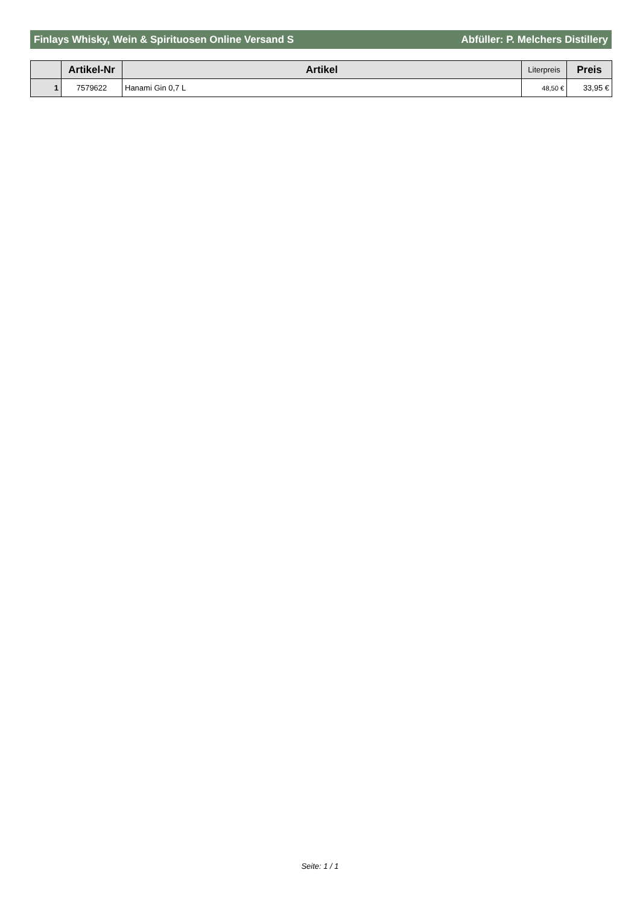Finlays Whisky, Wein & Spirituosen Online Versand S Abfüller: P. Melchers Distillery
| | Artikel-Nr | Artikel | Literpreis | Preis |
| --- | --- | --- | --- | --- |
| 1 | 7579622 | Hanami Gin 0,7 L | 48,50 € | 33,95 € |
Seite: 1 / 1